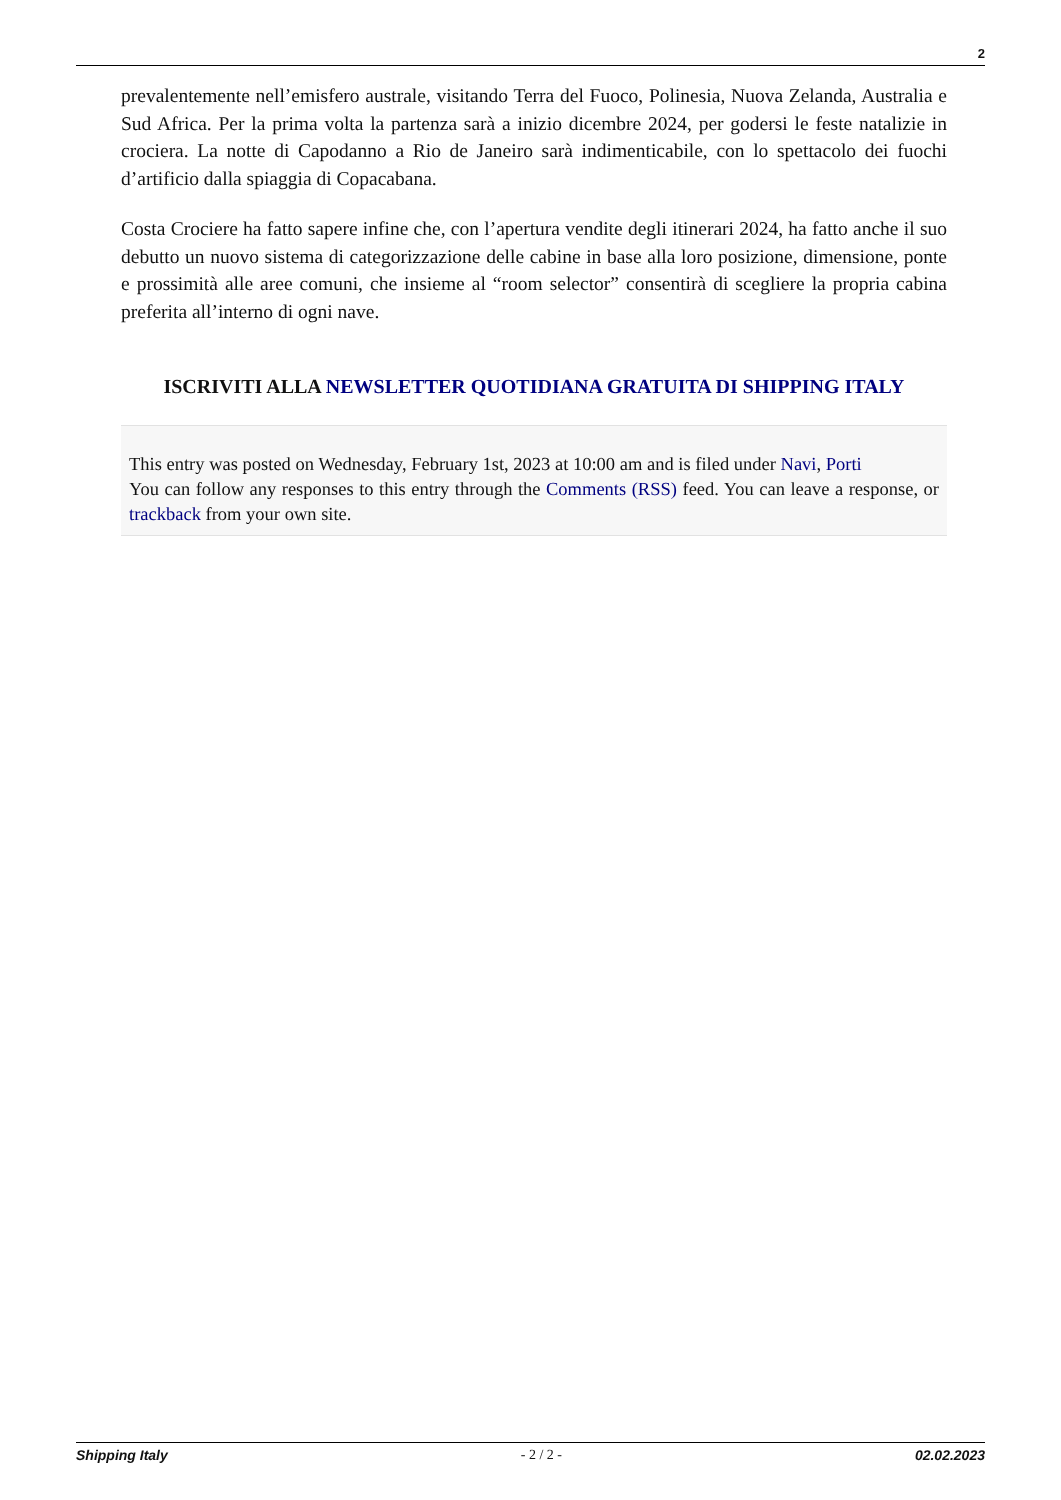2
prevalentemente nell’emisfero australe, visitando Terra del Fuoco, Polinesia, Nuova Zelanda, Australia e Sud Africa. Per la prima volta la partenza sarà a inizio dicembre 2024, per godersi le feste natalizie in crociera. La notte di Capodanno a Rio de Janeiro sarà indimenticabile, con lo spettacolo dei fuochi d’artificio dalla spiaggia di Copacabana.
Costa Crociere ha fatto sapere infine che, con l’apertura vendite degli itinerari 2024, ha fatto anche il suo debutto un nuovo sistema di categorizzazione delle cabine in base alla loro posizione, dimensione, ponte e prossimità alle aree comuni, che insieme al “room selector” consentirà di scegliere la propria cabina preferita all’interno di ogni nave.
ISCRIVITI ALLA NEWSLETTER QUOTIDIANA GRATUITA DI SHIPPING ITALY
This entry was posted on Wednesday, February 1st, 2023 at 10:00 am and is filed under Navi, Porti
You can follow any responses to this entry through the Comments (RSS) feed. You can leave a response, or trackback from your own site.
Shipping Italy - 2 / 2 - 02.02.2023